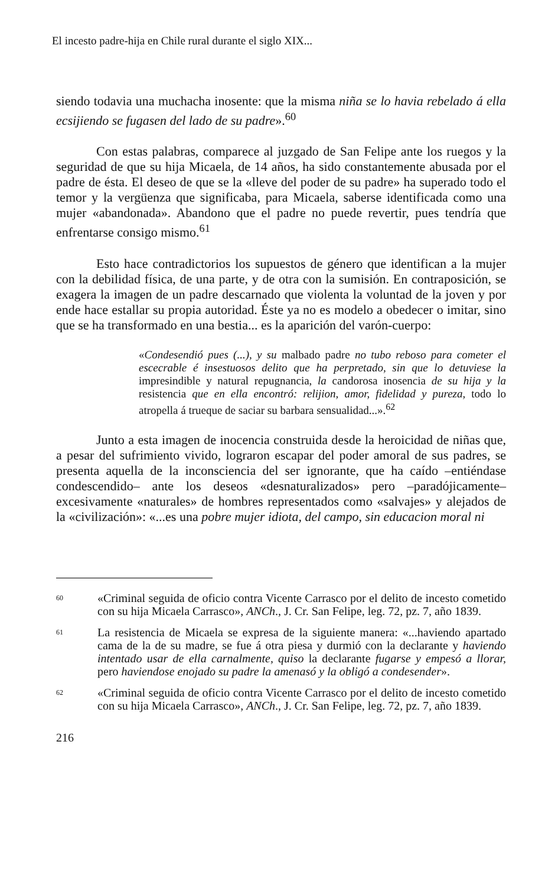El incesto padre-hija en Chile rural durante el siglo XIX...
siendo todavia una muchacha inosente: que la misma niña se lo havia rebelado á ella ecsijiendo se fugasen del lado de su padre».<sup>60</sup>
Con estas palabras, comparece al juzgado de San Felipe ante los ruegos y la seguridad de que su hija Micaela, de 14 años, ha sido constantemente abusada por el padre de ésta. El deseo de que se la «lleve del poder de su padre» ha superado todo el temor y la vergüenza que significaba, para Micaela, saberse identificada como una mujer «abandonada». Abandono que el padre no puede revertir, pues tendría que enfrentarse consigo mismo.<sup>61</sup>
Esto hace contradictorios los supuestos de género que identifican a la mujer con la debilidad física, de una parte, y de otra con la sumisión. En contraposición, se exagera la imagen de un padre descarnado que violenta la voluntad de la joven y por ende hace estallar su propia autoridad. Éste ya no es modelo a obedecer o imitar, sino que se ha transformado en una bestia... es la aparición del varón-cuerpo:
«Condesendió pues (...), y su malbado padre no tubo reboso para cometer el escecrable é insestuosos delito que ha perpretado, sin que lo detuviese la impresindible y natural repugnancia, la candorosa inosencia de su hija y la resistencia que en ella encontró: relijion, amor, fidelidad y pureza, todo lo atropella á trueque de saciar su barbara sensualidad...».<sup>62</sup>
Junto a esta imagen de inocencia construida desde la heroicidad de niñas que, a pesar del sufrimiento vivido, lograron escapar del poder amoral de sus padres, se presenta aquella de la inconsciencia del ser ignorante, que ha caído –entiéndase condescendido– ante los deseos «desnaturalizados» pero –paradójicamente– excesivamente «naturales» de hombres representados como «salvajes» y alejados de la «civilización»: «...es una pobre mujer idiota, del campo, sin educacion moral ni
60 «Criminal seguida de oficio contra Vicente Carrasco por el delito de incesto cometido con su hija Micaela Carrasco», ANCh., J. Cr. San Felipe, leg. 72, pz. 7, año 1839.
61 La resistencia de Micaela se expresa de la siguiente manera: «...haviendo apartado cama de la de su madre, se fue á otra piesa y durmió con la declarante y haviendo intentado usar de ella carnalmente, quiso la declarante fugarse y empesó a llorar, pero haviendose enojado su padre la amenasó y la obligó a condesender».
62 «Criminal seguida de oficio contra Vicente Carrasco por el delito de incesto cometido con su hija Micaela Carrasco», ANCh., J. Cr. San Felipe, leg. 72, pz. 7, año 1839.
216